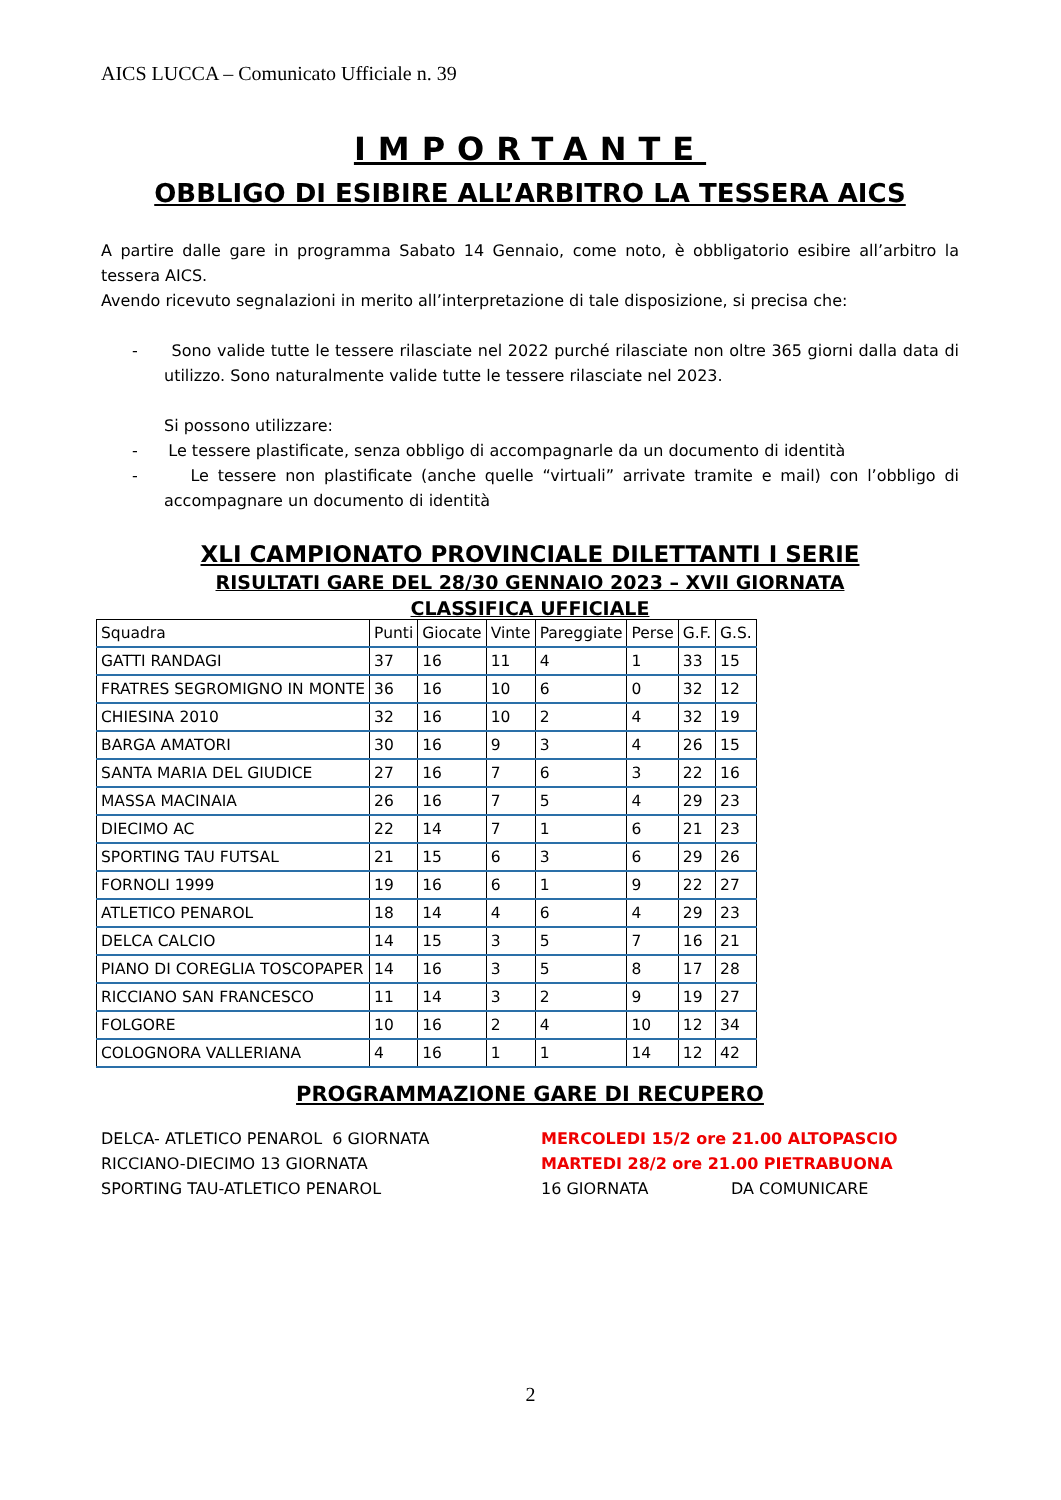AICS LUCCA – Comunicato Ufficiale n. 39
IMPORTANTE
OBBLIGO DI ESIBIRE ALL’ARBITRO LA TESSERA AICS
A partire dalle gare in programma Sabato 14 Gennaio, come noto, è obbligatorio esibire all’arbitro la tessera AICS.
Avendo ricevuto segnalazioni in merito all’interpretazione di tale disposizione, si precisa che:
- Sono valide tutte le tessere rilasciate nel 2022 purché rilasciate non oltre 365 giorni dalla data di utilizzo. Sono naturalmente valide tutte le tessere rilasciate nel 2023.
Si possono utilizzare:
- Le tessere plastificate, senza obbligo di accompagnarle da un documento di identità
- Le tessere non plastificate (anche quelle “virtuali” arrivate tramite e mail) con l’obbligo di accompagnare un documento di identità
XLI CAMPIONATO PROVINCIALE DILETTANTI I SERIE
RISULTATI GARE DEL 28/30 GENNAIO 2023 – XVII GIORNATA
CLASSIFICA UFFICIALE
| Squadra | Punti | Giocate | Vinte | Pareggiate | Perse | G.F. | G.S. |
| --- | --- | --- | --- | --- | --- | --- | --- |
| GATTI RANDAGI | 37 | 16 | 11 | 4 | 1 | 33 | 15 |
| FRATRES SEGROMIGNO IN MONTE | 36 | 16 | 10 | 6 | 0 | 32 | 12 |
| CHIESINA 2010 | 32 | 16 | 10 | 2 | 4 | 32 | 19 |
| BARGA AMATORI | 30 | 16 | 9 | 3 | 4 | 26 | 15 |
| SANTA MARIA DEL GIUDICE | 27 | 16 | 7 | 6 | 3 | 22 | 16 |
| MASSA MACINAIA | 26 | 16 | 7 | 5 | 4 | 29 | 23 |
| DIECIMO AC | 22 | 14 | 7 | 1 | 6 | 21 | 23 |
| SPORTING TAU FUTSAL | 21 | 15 | 6 | 3 | 6 | 29 | 26 |
| FORNOLI 1999 | 19 | 16 | 6 | 1 | 9 | 22 | 27 |
| ATLETICO PENAROL | 18 | 14 | 4 | 6 | 4 | 29 | 23 |
| DELCA CALCIO | 14 | 15 | 3 | 5 | 7 | 16 | 21 |
| PIANO DI COREGLIA TOSCOPAPER | 14 | 16 | 3 | 5 | 8 | 17 | 28 |
| RICCIANO SAN FRANCESCO | 11 | 14 | 3 | 2 | 9 | 19 | 27 |
| FOLGORE | 10 | 16 | 2 | 4 | 10 | 12 | 34 |
| COLOGNORA VALLERIANA | 4 | 16 | 1 | 1 | 14 | 12 | 42 |
PROGRAMMAZIONE GARE DI RECUPERO
DELCA- ATLETICO PENAROL 6 GIORNATA MERCOLEDI 15/2 ore 21.00 ALTOPASCIO
RICCIANO-DIECIMO 13 GIORNATA MARTEDI 28/2 ore 21.00 PIETRABUONA
SPORTING TAU-ATLETICO PENAROL 16 GIORNATA DA COMUNICARE
2